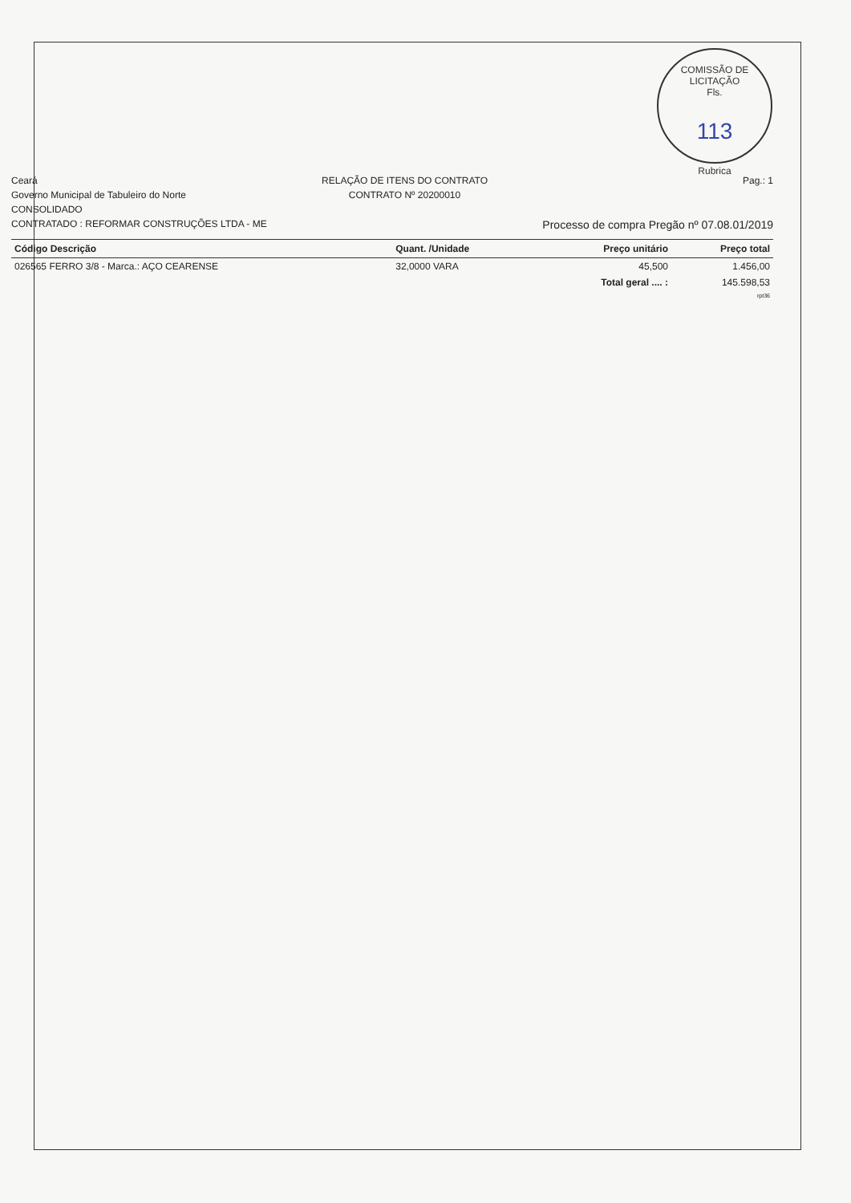COMISSÃO DE LICITAÇÃO
Fls.
113
Rubrica
Ceará
Governo Municipal de Tabuleiro do Norte
CONSOLIDADO
CONTRATADO : REFORMAR CONSTRUÇÕES LTDA - ME
RELAÇÃO DE ITENS DO CONTRATO
CONTRATO Nº 20200010
Pag.: 1
Processo de compra Pregão nº 07.08.01/2019
| Código Descrição | Quant. /Unidade | Preço unitário | Preço total |
| --- | --- | --- | --- |
| 026565 FERRO 3/8 - Marca.: AÇO CEARENSE | 32,0000 VARA | 45,500 | 1.456,00 |
| | | Total geral .... : | 145.598,53 |
| | | | rpt36 |